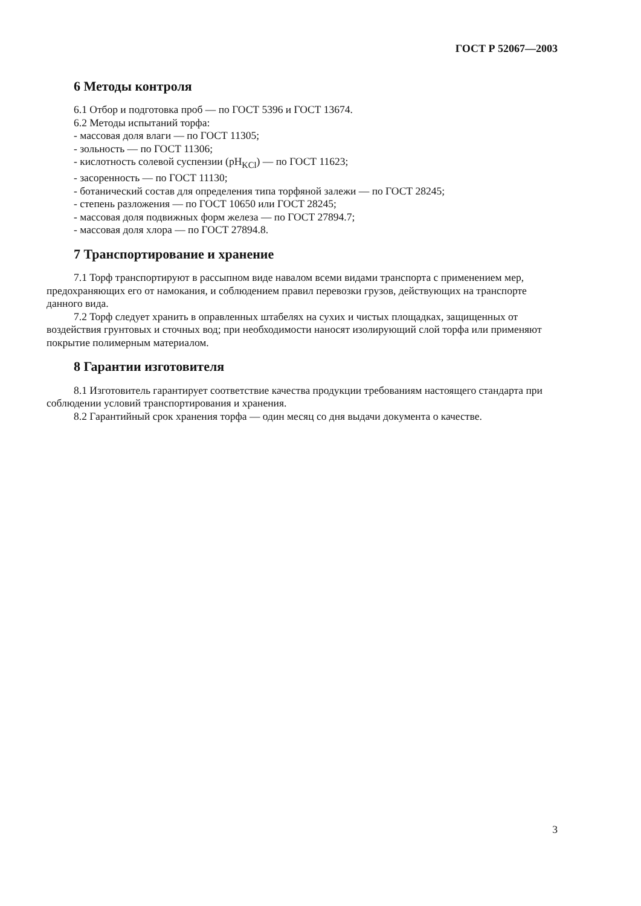ГОСТ Р 52067—2003
6 Методы контроля
6.1 Отбор и подготовка проб — по ГОСТ 5396 и ГОСТ 13674.
6.2 Методы испытаний торфа:
- массовая доля влаги — по ГОСТ 11305;
- зольность — по ГОСТ 11306;
- кислотность солевой суспензии (pH<sub>KCl</sub>) — по ГОСТ 11623;
- засоренность — по ГОСТ 11130;
- ботанический состав для определения типа торфяной залежи — по ГОСТ 28245;
- степень разложения — по ГОСТ 10650 или ГОСТ 28245;
- массовая доля подвижных форм железа — по ГОСТ 27894.7;
- массовая доля хлора — по ГОСТ 27894.8.
7 Транспортирование и хранение
7.1 Торф транспортируют в рассыпном виде навалом всеми видами транспорта с применением мер, предохраняющих его от намокания, и соблюдением правил перевозки грузов, действующих на транспорте данного вида.
7.2 Торф следует хранить в оправленных штабелях на сухих и чистых площадках, защищенных от воздействия грунтовых и сточных вод; при необходимости наносят изолирующий слой торфа или применяют покрытие полимерным материалом.
8 Гарантии изготовителя
8.1 Изготовитель гарантирует соответствие качества продукции требованиям настоящего стандарта при соблюдении условий транспортирования и хранения.
8.2 Гарантийный срок хранения торфа — один месяц со дня выдачи документа о качестве.
3